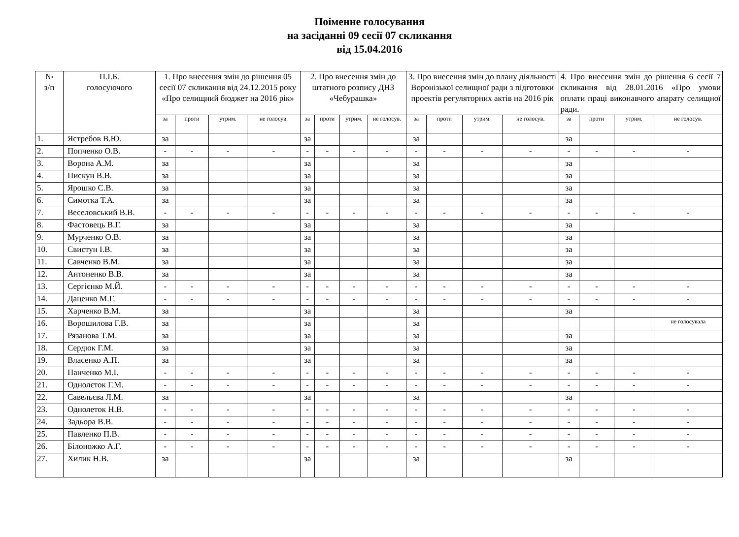Поіменне голосування
на засіданні 09 сесії 07 скликання
від 15.04.2016
| № з/п | П.І.Б. голосуючого | 1. Про внесення змін до рішення 05 сесії 07 скликання від 24.12.2015 року «Про селищний бюджет на 2016 рік» | | | | 2. Про внесення змін до штатного розпису ДНЗ «Чебурашка» | | | | 3. Про внесення змін до плану діяльності Воронізької селищної ради з підготовки проектів регуляторних актів на 2016 рік | | | | 4. Про внесення змін до рішення 6 сесії 7 скликання від 28.01.2016 «Про умови оплати праці виконавчого апарату селищної ради. | | | |
| --- | --- | --- | --- | --- | --- | --- | --- | --- | --- | --- | --- | --- | --- | --- | --- | --- | --- |
| | | за | проти | утрим. | не голосув. | за | проти | утрим. | не голосув. | за | проти | утрим. | не голосув. | за | проти | утрим. | не голосув. |
| 1. | Ястребов В.Ю. | за | | | | за | | | | за | | | | за | | | |
| 2. | Попченко О.В. | - | - | - | - | - | - | - | - | - | - | - | - | - | - | - | - |
| 3. | Ворона А.М. | за | | | | за | | | | за | | | | за | | | |
| 4. | Пискун В.В. | за | | | | за | | | | за | | | | за | | | |
| 5. | Ярошко С.В. | за | | | | за | | | | за | | | | за | | | |
| 6. | Симотка Т.А. | за | | | | за | | | | за | | | | за | | | |
| 7. | Веселовський В.В. | - | - | - | - | - | - | - | - | - | - | - | - | - | - | - | - |
| 8. | Фастовець В.Г. | за | | | | за | | | | за | | | | за | | | |
| 9. | Мурченко О.В. | за | | | | за | | | | за | | | | за | | | |
| 10. | Свистун І.В. | за | | | | за | | | | за | | | | за | | | |
| 11. | Савченко В.М. | за | | | | за | | | | за | | | | за | | | |
| 12. | Антоненко В.В. | за | | | | за | | | | за | | | | за | | | |
| 13. | Сергієнко М.Й. | - | - | - | - | - | - | - | - | - | - | - | - | - | - | - | - |
| 14. | Даценко М.Г. | - | - | - | - | - | - | - | - | - | - | - | - | - | - | - | - |
| 15. | Харченко В.М. | за | | | | за | | | | за | | | | за | | | |
| 16. | Ворошилова Г.В. | за | | | | за | | | | за | | | | | | | не голосувала |
| 17. | Рязанова Т.М. | за | | | | за | | | | за | | | | за | | | |
| 18. | Сердюк Г.М. | за | | | | за | | | | за | | | | за | | | |
| 19. | Власенко А.П. | за | | | | за | | | | за | | | | за | | | |
| 20. | Панченко М.І. | - | - | - | - | - | - | - | - | - | - | - | - | - | - | - | - |
| 21. | Однолєток Г.М. | - | - | - | - | - | - | - | - | - | - | - | - | - | - | - | - |
| 22. | Савельєва Л.М. | за | | | | за | | | | за | | | | за | | | |
| 23. | Однолеток Н.В. | - | - | - | - | - | - | - | - | - | - | - | - | - | - | - | - |
| 24. | Задьора В.В. | - | - | - | - | - | - | - | - | - | - | - | - | - | - | - | - |
| 25. | Павленко П.В. | - | - | - | - | - | - | - | - | - | - | - | - | - | - | - | - |
| 26. | Білоножко А.Г. | - | - | - | - | - | - | - | - | - | - | - | - | - | - | - | - |
| 27. | Хилик Н.В. | за | | | | за | | | | за | | | | за | | | |